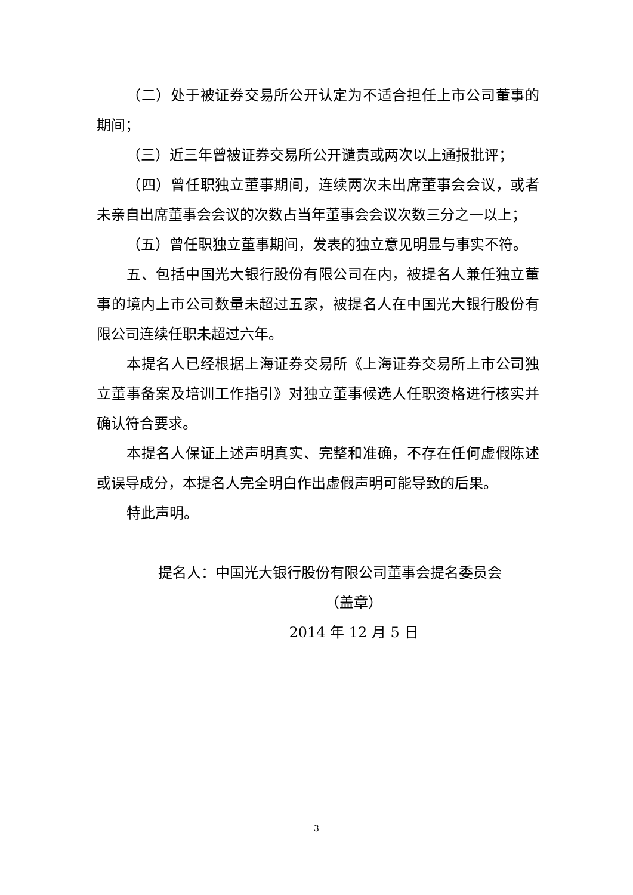（二）处于被证券交易所公开认定为不适合担任上市公司董事的期间；
（三）近三年曾被证券交易所公开谴责或两次以上通报批评；
（四）曾任职独立董事期间，连续两次未出席董事会会议，或者未亲自出席董事会会议的次数占当年董事会会议次数三分之一以上；
（五）曾任职独立董事期间，发表的独立意见明显与事实不符。
五、包括中国光大银行股份有限公司在内，被提名人兼任独立董事的境内上市公司数量未超过五家，被提名人在中国光大银行股份有限公司连续任职未超过六年。
本提名人已经根据上海证券交易所《上海证券交易所上市公司独立董事备案及培训工作指引》对独立董事候选人任职资格进行核实并确认符合要求。
本提名人保证上述声明真实、完整和准确，不存在任何虚假陈述或误导成分，本提名人完全明白作出虚假声明可能导致的后果。
特此声明。
提名人：中国光大银行股份有限公司董事会提名委员会
（盖章）
2014 年 12 月 5 日
3